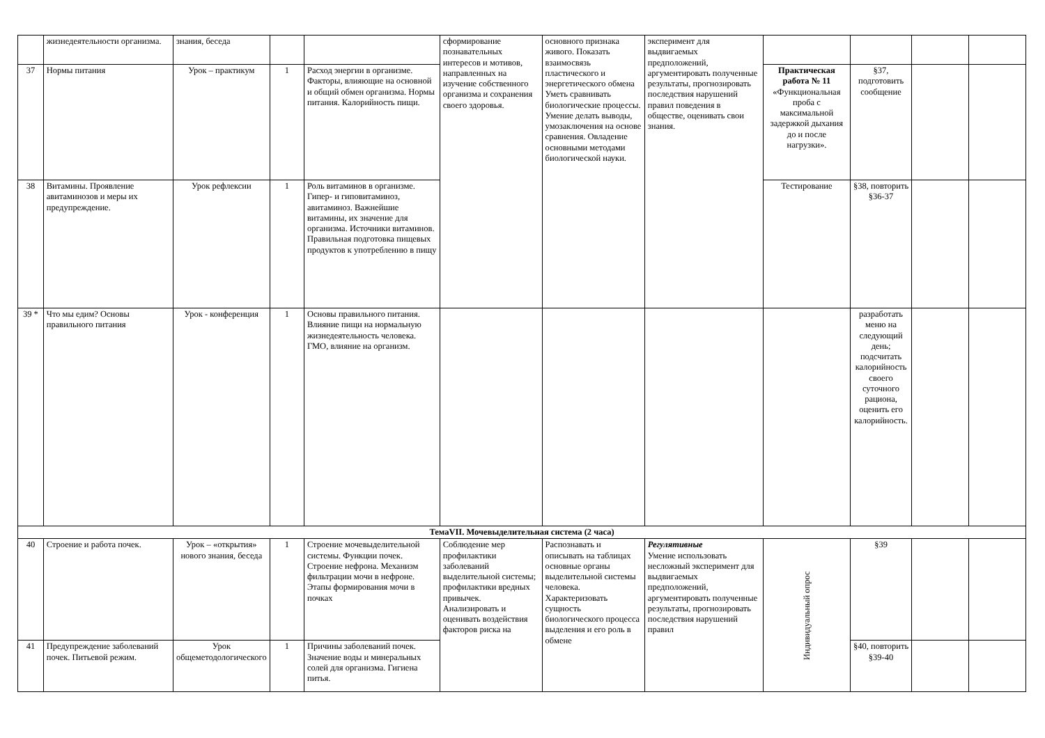| | жизнедеятельности организма. | знания, беседа | | | сформирование познавательных интересов и мотивов, направленных на изучение собственного организма и сохранения своего здоровья. | основного признака живого. Показать взаимосвязь пластического и энергетического обмена Уметь сравнивать биологические процессы. Умение делать выводы, умозаключения на основе сравнения. Овладение основными методами биологической науки. | эксперимент для выдвигаемых предположений, аргументировать полученные результаты, прогнозировать последствия нарушений правил поведения в обществе, оценивать свои знания. | | | | |
| 37 | Нормы питания | Урок – практикум | 1 | Расход энергии в организме. Факторы, влияющие на основной и общий обмен организма. Нормы питания. Калорийность пищи. | | | | Практическая работа № 11 «Функциональная проба с максимальной задержкой дыхания до и после нагрузки». | §37, подготовить сообщение | | |
| 38 | Витамины. Проявление авитаминозов и меры их предупреждение. | Урок рефлексии | 1 | Роль витаминов в организме. Гипер- и гиповитаминоз, авитаминоз. Важнейшие витамины, их значение для организма. Источники витаминов. Правильная подготовка пищевых продуктов к употреблению в пищу | | | | Тестирование | §38, повторить §36-37 | | |
| 39 * | Что мы едим? Основы правильного питания | Урок - конференция | 1 | Основы правильного питания. Влияние пищи на нормальную жизнедеятельность человека. ГМО, влияние на организм. | | | | | разработать меню на следующий день; подсчитать калорийность своего суточного рациона, оценить его калорийность. | | |
| ТемаVII. Мочевыделительная система (2 часа) | | | | | | | | | | | |
| 40 | Строение и работа почек. | Урок – «открытия» нового знания, беседа | 1 | Строение мочевыделительной системы. Функции почек. Строение нефрона. Механизм фильтрации мочи в нефроне. Этапы формирования мочи в почках | Соблюдение мер профилактики заболеваний выделительной системы; профилактики вредных привычек. Анализировать и оценивать воздействия факторов риска на | Распознавать и описывать на таблицах основные органы выделительной системы человека. Характеризовать сущность биологического процесса выделения и его роль в обмене | Регулятивные Умение использовать несложный эксперимент для выдвигаемых предположений, аргументировать полученные результаты, прогнозировать последствия нарушений правил | Индивидуальный опрос | §39 | | |
| 41 | Предупреждение заболеваний почек. Питьевой режим. | Урок общеметодологического | 1 | Причины заболеваний почек. Значение воды и минеральных солей для организма. Гигиена питья. | | | | | §40, повторить §39-40 | | |